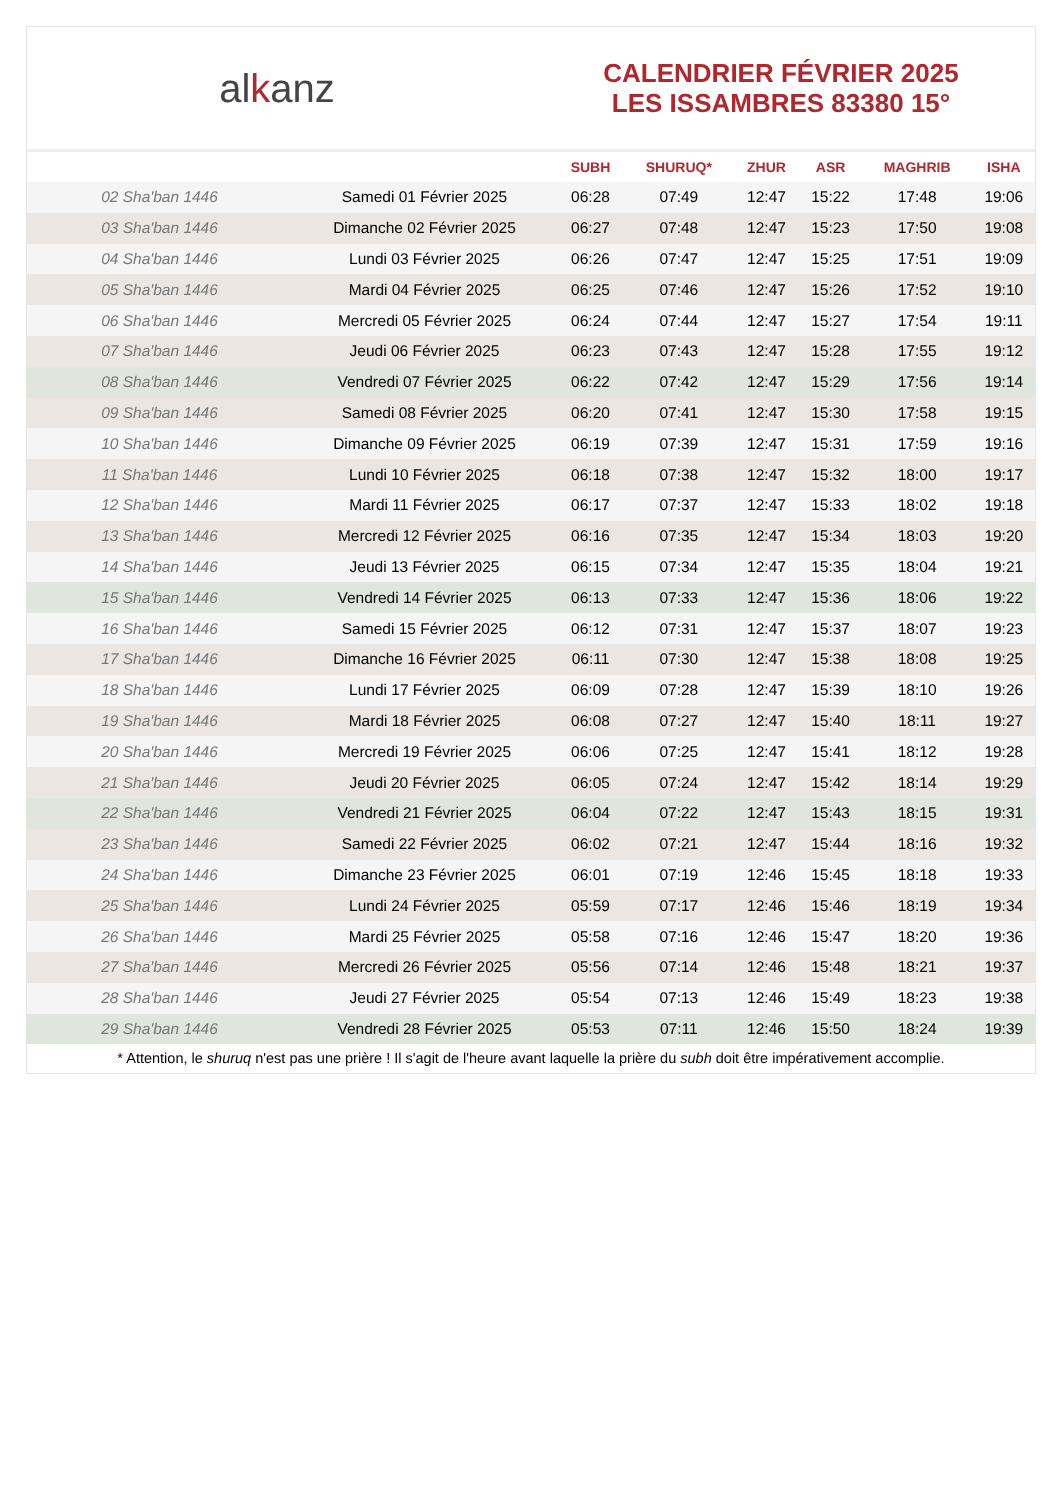al k anz
CALENDRIER FÉVRIER 2025
LES ISSAMBRES 83380 15°
| | | SUBH | SHURUQ* | ZHUR | ASR | MAGHRIB | ISHA |
| --- | --- | --- | --- | --- | --- | --- | --- |
| 02 Sha'ban 1446 | Samedi 01 Février 2025 | 06:28 | 07:49 | 12:47 | 15:22 | 17:48 | 19:06 |
| 03 Sha'ban 1446 | Dimanche 02 Février 2025 | 06:27 | 07:48 | 12:47 | 15:23 | 17:50 | 19:08 |
| 04 Sha'ban 1446 | Lundi 03 Février 2025 | 06:26 | 07:47 | 12:47 | 15:25 | 17:51 | 19:09 |
| 05 Sha'ban 1446 | Mardi 04 Février 2025 | 06:25 | 07:46 | 12:47 | 15:26 | 17:52 | 19:10 |
| 06 Sha'ban 1446 | Mercredi 05 Février 2025 | 06:24 | 07:44 | 12:47 | 15:27 | 17:54 | 19:11 |
| 07 Sha'ban 1446 | Jeudi 06 Février 2025 | 06:23 | 07:43 | 12:47 | 15:28 | 17:55 | 19:12 |
| 08 Sha'ban 1446 | Vendredi 07 Février 2025 | 06:22 | 07:42 | 12:47 | 15:29 | 17:56 | 19:14 |
| 09 Sha'ban 1446 | Samedi 08 Février 2025 | 06:20 | 07:41 | 12:47 | 15:30 | 17:58 | 19:15 |
| 10 Sha'ban 1446 | Dimanche 09 Février 2025 | 06:19 | 07:39 | 12:47 | 15:31 | 17:59 | 19:16 |
| 11 Sha'ban 1446 | Lundi 10 Février 2025 | 06:18 | 07:38 | 12:47 | 15:32 | 18:00 | 19:17 |
| 12 Sha'ban 1446 | Mardi 11 Février 2025 | 06:17 | 07:37 | 12:47 | 15:33 | 18:02 | 19:18 |
| 13 Sha'ban 1446 | Mercredi 12 Février 2025 | 06:16 | 07:35 | 12:47 | 15:34 | 18:03 | 19:20 |
| 14 Sha'ban 1446 | Jeudi 13 Février 2025 | 06:15 | 07:34 | 12:47 | 15:35 | 18:04 | 19:21 |
| 15 Sha'ban 1446 | Vendredi 14 Février 2025 | 06:13 | 07:33 | 12:47 | 15:36 | 18:06 | 19:22 |
| 16 Sha'ban 1446 | Samedi 15 Février 2025 | 06:12 | 07:31 | 12:47 | 15:37 | 18:07 | 19:23 |
| 17 Sha'ban 1446 | Dimanche 16 Février 2025 | 06:11 | 07:30 | 12:47 | 15:38 | 18:08 | 19:25 |
| 18 Sha'ban 1446 | Lundi 17 Février 2025 | 06:09 | 07:28 | 12:47 | 15:39 | 18:10 | 19:26 |
| 19 Sha'ban 1446 | Mardi 18 Février 2025 | 06:08 | 07:27 | 12:47 | 15:40 | 18:11 | 19:27 |
| 20 Sha'ban 1446 | Mercredi 19 Février 2025 | 06:06 | 07:25 | 12:47 | 15:41 | 18:12 | 19:28 |
| 21 Sha'ban 1446 | Jeudi 20 Février 2025 | 06:05 | 07:24 | 12:47 | 15:42 | 18:14 | 19:29 |
| 22 Sha'ban 1446 | Vendredi 21 Février 2025 | 06:04 | 07:22 | 12:47 | 15:43 | 18:15 | 19:31 |
| 23 Sha'ban 1446 | Samedi 22 Février 2025 | 06:02 | 07:21 | 12:47 | 15:44 | 18:16 | 19:32 |
| 24 Sha'ban 1446 | Dimanche 23 Février 2025 | 06:01 | 07:19 | 12:46 | 15:45 | 18:18 | 19:33 |
| 25 Sha'ban 1446 | Lundi 24 Février 2025 | 05:59 | 07:17 | 12:46 | 15:46 | 18:19 | 19:34 |
| 26 Sha'ban 1446 | Mardi 25 Février 2025 | 05:58 | 07:16 | 12:46 | 15:47 | 18:20 | 19:36 |
| 27 Sha'ban 1446 | Mercredi 26 Février 2025 | 05:56 | 07:14 | 12:46 | 15:48 | 18:21 | 19:37 |
| 28 Sha'ban 1446 | Jeudi 27 Février 2025 | 05:54 | 07:13 | 12:46 | 15:49 | 18:23 | 19:38 |
| 29 Sha'ban 1446 | Vendredi 28 Février 2025 | 05:53 | 07:11 | 12:46 | 15:50 | 18:24 | 19:39 |
* Attention, le shuruq n'est pas une prière ! Il s'agit de l'heure avant laquelle la prière du subh doit être impérativement accomplie.